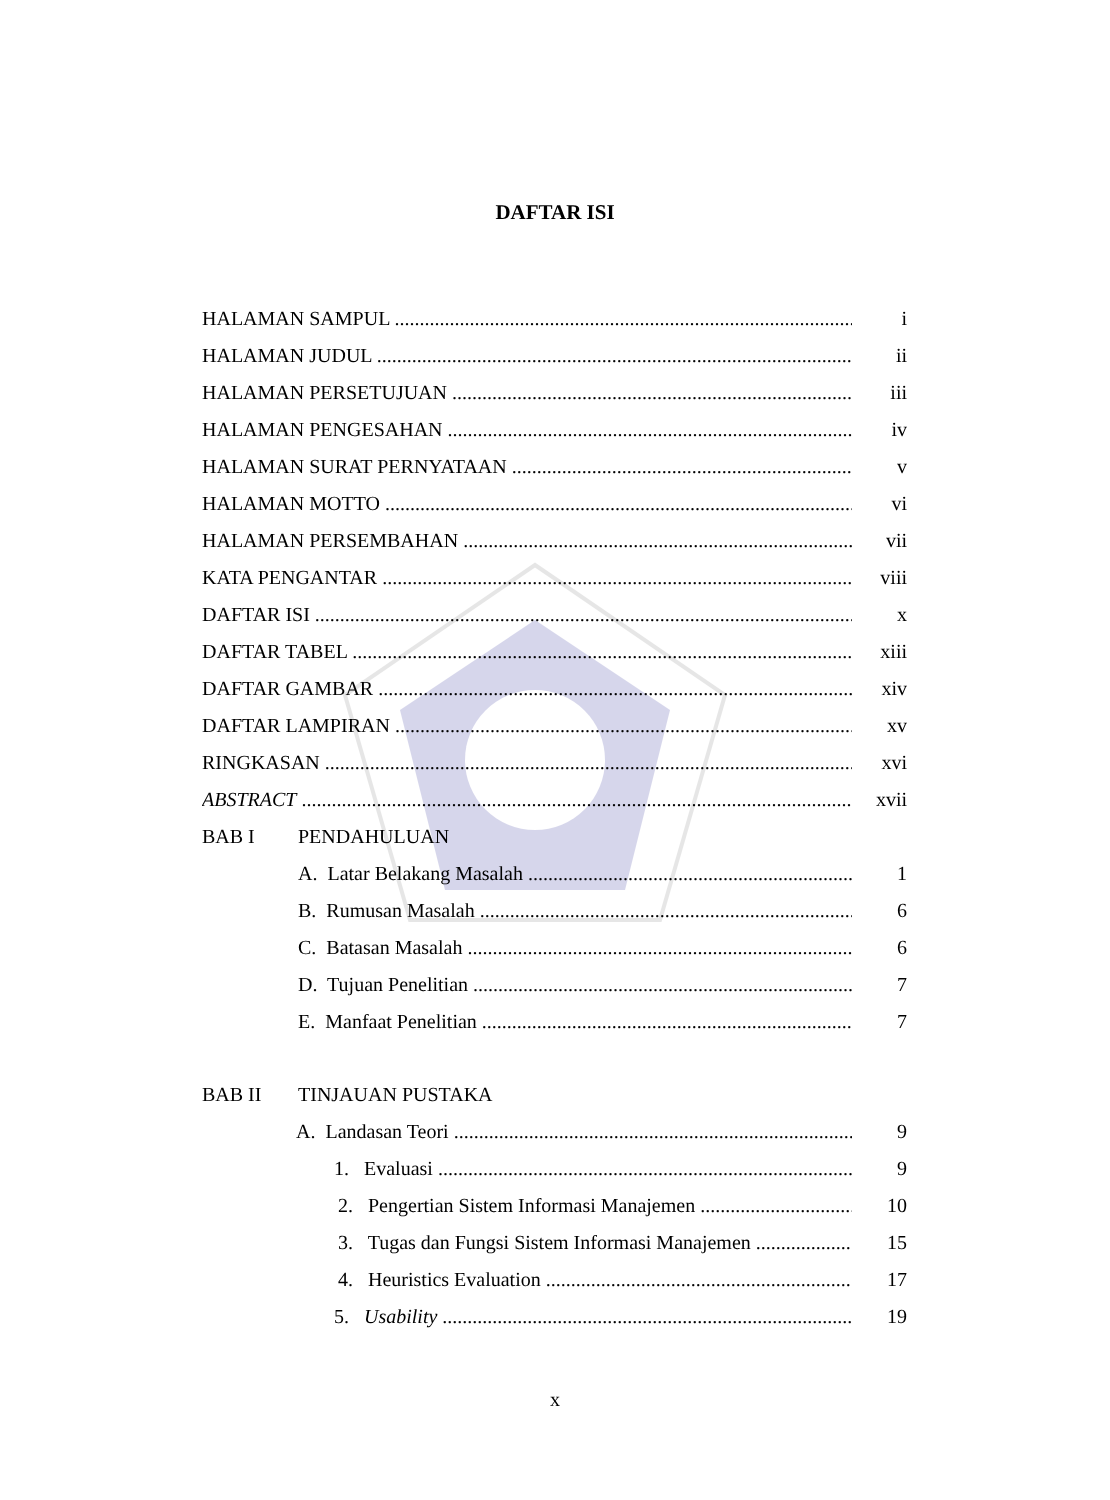DAFTAR ISI
HALAMAN SAMPUL i
HALAMAN JUDUL ii
HALAMAN PERSETUJUAN iii
HALAMAN PENGESAHAN iv
HALAMAN SURAT PERNYATAAN v
HALAMAN MOTTO vi
HALAMAN PERSEMBAHAN vii
KATA PENGANTAR viii
DAFTAR ISI x
DAFTAR TABEL xiii
DAFTAR GAMBAR xiv
DAFTAR LAMPIRAN xv
RINGKASAN xvi
ABSTRACT xvii
BAB I PENDAHULUAN
A. Latar Belakang Masalah 1
B. Rumusan Masalah 6
C. Batasan Masalah 6
D. Tujuan Penelitian 7
E. Manfaat Penelitian 7
BAB II TINJAUAN PUSTAKA
A. Landasan Teori 9
1. Evaluasi 9
2. Pengertian Sistem Informasi Manajemen 10
3. Tugas dan Fungsi Sistem Informasi Manajemen 15
4. Heuristics Evaluation 17
5. Usability 19
x